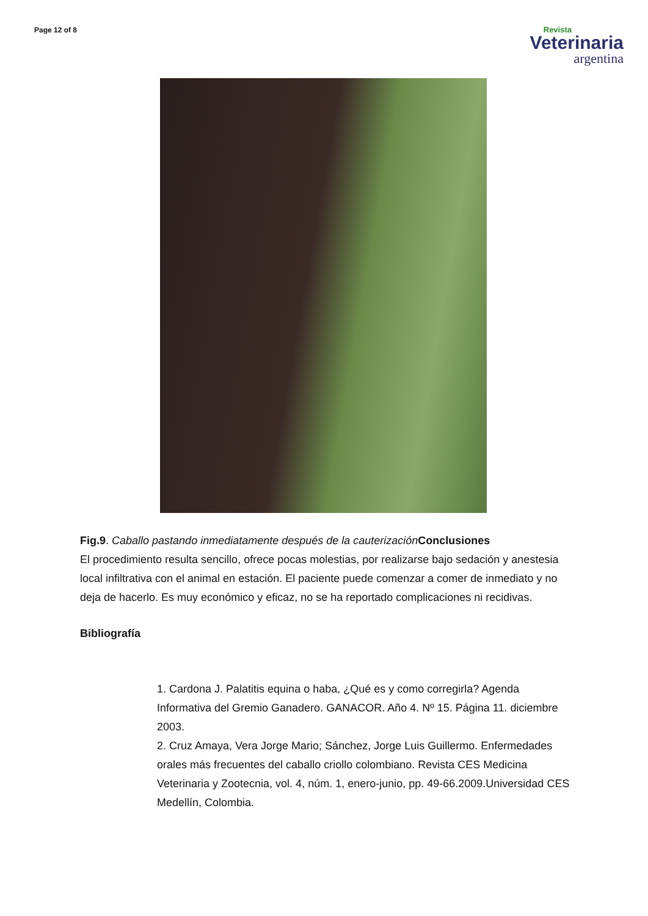Page 12 of 8
Revista
Veterinaria
argentina
Fig.9. Caballo pastando inmediatamente después de la cauterización Conclusiones
El procedimiento resulta sencillo, ofrece pocas molestias, por realizarse bajo sedación y anestesia local infiltrativa con el animal en estación. El paciente puede comenzar a comer de inmediato y no deja de hacerlo. Es muy económico y eficaz, no se ha reportado complicaciones ni recidivas.
Bibliografía
1. Cardona J. Palatitis equina o haba, ¿Qué es y como corregirla? Agenda Informativa del Gremio Ganadero. GANACOR. Año 4. Nº 15. Página 11. diciembre 2003.
2. Cruz Amaya, Vera Jorge Mario; Sánchez, Jorge Luis Guillermo. Enfermedades orales más frecuentes del caballo criollo colombiano. Revista CES Medicina Veterinaria y Zootecnia, vol. 4, núm. 1, enero-junio, pp. 49-66.2009.Universidad CES Medellín, Colombia.